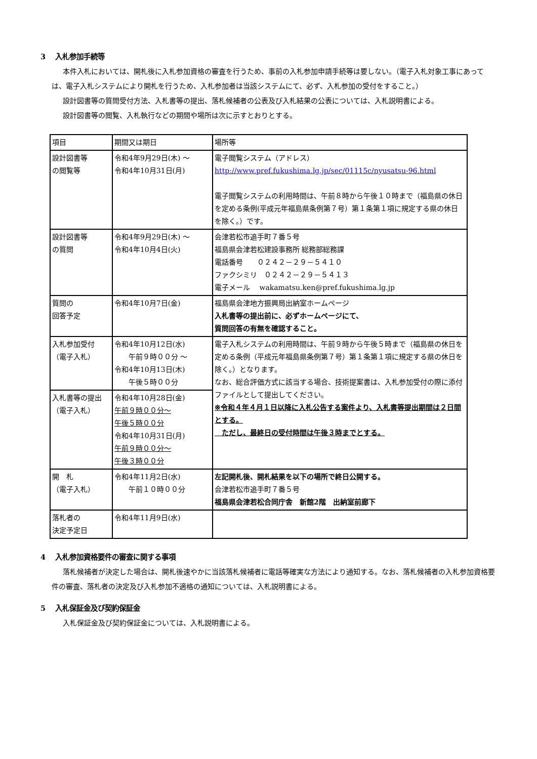3　 入札参加手続等
本件入札においては、開札後に入札参加資格の審査を行うため、事前の入札参加申請手続等は要しない。（電子入札対象工事にあっては、電子入札システムにより開札を行うため、入札参加者は当該システムにて、必ず、入札参加の受付をすること。）
設計図書等の質問受付方法、入札書等の提出、落札候補者の公表及び入札結果の公表については、入札説明書による。
設計図書等の閲覧、入札執行などの期間や場所は次に示すとおりとする。
| 項目 | 期間又は期日 | 場所等 |
| --- | --- | --- |
| 設計図書等 の閲覧等 | 令和4年9月29日(木) 〜 令和4年10月31日(月) | 電子閲覧システム（アドレス） http://www.pref.fukushima.lg.jp/sec/01115c/nyusatsu-96.html 電子閲覧システムの利用時間は、午前８時から午後１０時まで（福島県の休日を定める条例(平成元年福島県条例第７号）第１条第１項に規定する県の休日を除く。）です。 |
| 設計図書等 の質問 | 令和4年9月29日(木) 〜 令和4年10月4日(火) | 会津若松市追手町７番５号 福島県会津若松建設事務所 総務部総務課 電話番号 ０２４２－２９－５４１０ ファクシミリ ０２４２－２９－５４１３ 電子メール wakamatsu.ken@pref.fukushima.lg.jp |
| 質問の 回答予定 | 令和4年10月7日(金) | 福島県会津地方振興局出納室ホームページ 入札書等の提出前に、必ずホームページにて、 質問回答の有無を確認すること。 |
| 入札参加受付 （電子入札） | 令和4年10月12日(水) 午前９時００分 〜 令和4年10月13日(木) 午後５時００分 | 電子入札システムの利用時間は、午前９時から午後５時まで（福島県の休日を定める条例（平成元年福島県条例第７号）第１条第１項に規定する県の休日を除く。）となります。 なお、総合評価方式に該当する場合、技術提案書は、入札参加受付の際に添付ファイルとして提出してください。 ※令和４年４月１日以降に入札公告する案件より、入札書等提出期間は２日間とする。 ただし、最終日の受付時間は午後３時までとする。 |
| 入札書等の提出 （電子入札） | 令和4年10月28日(金) 午前９時００分〜 午後５時００分 令和4年10月31日(月) 午前９時００分〜 午後３時００分 | |
| 開 札 （電子入札） | 令和4年11月2日(水) 午前１０時００分 | 左記開札後、開札結果を以下の場所で終日公開する。 会津若松市追手町７番５号 福島県会津若松合同庁舎 新館2階 出納室前廊下 |
| 落札者の 決定予定日 | 令和4年11月9日(水) | |
4　 入札参加資格要件の審査に関する事項
落札候補者が決定した場合は、開札後速やかに当該落札候補者に電話等確実な方法により通知する。なお、落札候補者の入札参加資格要件の審査、落札者の決定及び入札参加不適格の通知については、入札説明書による。
5　 入札保証金及び契約保証金
入札保証金及び契約保証金については、入札説明書による。